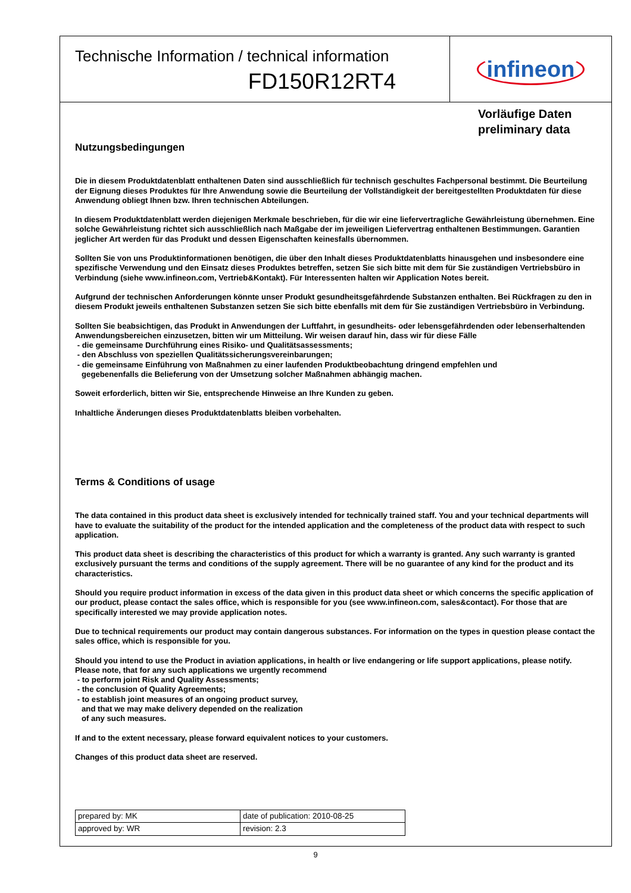Technische Information / technical information
FD150R12RT4
infineon
Vorläufige Daten
preliminary data
Nutzungsbedingungen
Die in diesem Produktdatenblatt enthaltenen Daten sind ausschließlich für technisch geschultes Fachpersonal bestimmt. Die Beurteilung der Eignung dieses Produktes für Ihre Anwendung sowie die Beurteilung der Vollständigkeit der bereitgestellten Produktdaten für diese Anwendung obliegt Ihnen bzw. Ihren technischen Abteilungen.
In diesem Produktdatenblatt werden diejenigen Merkmale beschrieben, für die wir eine liefervertragliche Gewährleistung übernehmen. Eine solche Gewährleistung richtet sich ausschließlich nach Maßgabe der im jeweiligen Liefervertrag enthaltenen Bestimmungen. Garantien jeglicher Art werden für das Produkt und dessen Eigenschaften keinesfalls übernommen.
Sollten Sie von uns Produktinformationen benötigen, die über den Inhalt dieses Produktdatenblatts hinausgehen und insbesondere eine spezifische Verwendung und den Einsatz dieses Produktes betreffen, setzen Sie sich bitte mit dem für Sie zuständigen Vertriebsbüro in Verbindung (siehe www.infineon.com, Vertrieb&Kontakt). Für Interessenten halten wir Application Notes bereit.
Aufgrund der technischen Anforderungen könnte unser Produkt gesundheitsgefährdende Substanzen enthalten. Bei Rückfragen zu den in diesem Produkt jeweils enthaltenen Substanzen setzen Sie sich bitte ebenfalls mit dem für Sie zuständigen Vertriebsbüro in Verbindung.
Sollten Sie beabsichtigen, das Produkt in Anwendungen der Luftfahrt, in gesundheits- oder lebensgefährdenden oder lebenserhaltenden Anwendungsbereichen einzusetzen, bitten wir um Mitteilung. Wir weisen darauf hin, dass wir für diese Fälle
- die gemeinsame Durchführung eines Risiko- und Qualitätsassessments;
- den Abschluss von speziellen Qualitätssicherungsvereinbarungen;
- die gemeinsame Einführung von Maßnahmen zu einer laufenden Produktbeobachtung dringend empfehlen und
gegebenenfalls die Belieferung von der Umsetzung solcher Maßnahmen abhängig machen.
Soweit erforderlich, bitten wir Sie, entsprechende Hinweise an Ihre Kunden zu geben.
Inhaltliche Änderungen dieses Produktdatenblatts bleiben vorbehalten.
Terms & Conditions of usage
The data contained in this product data sheet is exclusively intended for technically trained staff. You and your technical departments will have to evaluate the suitability of the product for the intended application and the completeness of the product data with respect to such application.
This product data sheet is describing the characteristics of this product for which a warranty is granted. Any such warranty is granted exclusively pursuant the terms and conditions of the supply agreement. There will be no guarantee of any kind for the product and its characteristics.
Should you require product information in excess of the data given in this product data sheet or which concerns the specific application of our product, please contact the sales office, which is responsible for you (see www.infineon.com, sales&contact). For those that are specifically interested we may provide application notes.
Due to technical requirements our product may contain dangerous substances. For information on the types in question please contact the sales office, which is responsible for you.
Should you intend to use the Product in aviation applications, in health or live endangering or life support applications, please notify. Please note, that for any such applications we urgently recommend
- to perform joint Risk and Quality Assessments;
- the conclusion of Quality Agreements;
- to establish joint measures of an ongoing product survey,
and that we may make delivery depended on the realization
of any such measures.
If and to the extent necessary, please forward equivalent notices to your customers.
Changes of this product data sheet are reserved.
| prepared by: MK | date of publication: 2010-08-25 |
| approved by: WR | revision: 2.3 |
9